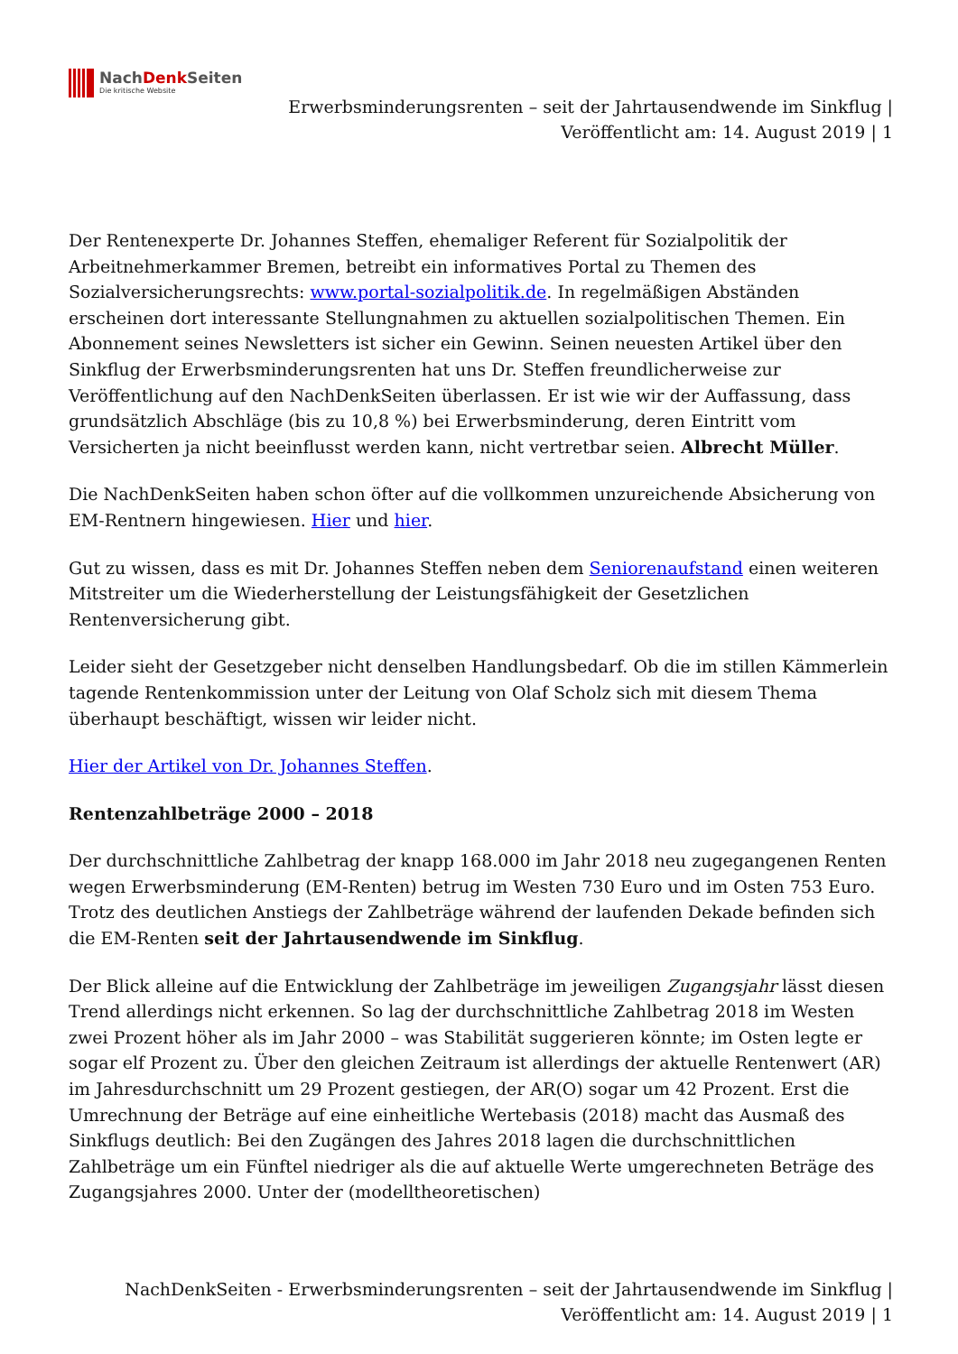NachDenk Seiten
Die kritische Website
Erwerbsminderungsrenten – seit der Jahrtausendwende im Sinkflug |
Veröffentlicht am: 14. August 2019 | 1
Der Rentenexperte Dr. Johannes Steffen, ehemaliger Referent für Sozialpolitik der Arbeitnehmerkammer Bremen, betreibt ein informatives Portal zu Themen des Sozialversicherungsrechts: www.portal-sozialpolitik.de. In regelmäßigen Abständen erscheinen dort interessante Stellungnahmen zu aktuellen sozialpolitischen Themen. Ein Abonnement seines Newsletters ist sicher ein Gewinn. Seinen neuesten Artikel über den Sinkflug der Erwerbsminderungsrenten hat uns Dr. Steffen freundlicherweise zur Veröffentlichung auf den NachDenkSeiten überlassen. Er ist wie wir der Auffassung, dass grundsätzlich Abschläge (bis zu 10,8 %) bei Erwerbsminderung, deren Eintritt vom Versicherten ja nicht beeinflusst werden kann, nicht vertretbar seien. Albrecht Müller.
Die NachDenkSeiten haben schon öfter auf die vollkommen unzureichende Absicherung von EM-Rentnern hingewiesen. Hier und hier.
Gut zu wissen, dass es mit Dr. Johannes Steffen neben dem Seniorenaufstand einen weiteren Mitstreiter um die Wiederherstellung der Leistungsfähigkeit der Gesetzlichen Rentenversicherung gibt.
Leider sieht der Gesetzgeber nicht denselben Handlungsbedarf. Ob die im stillen Kämmerlein tagende Rentenkommission unter der Leitung von Olaf Scholz sich mit diesem Thema überhaupt beschäftigt, wissen wir leider nicht.
Hier der Artikel von Dr. Johannes Steffen.
Rentenzahlbeträge 2000 – 2018
Der durchschnittliche Zahlbetrag der knapp 168.000 im Jahr 2018 neu zugegangenen Renten wegen Erwerbsminderung (EM-Renten) betrug im Westen 730 Euro und im Osten 753 Euro. Trotz des deutlichen Anstiegs der Zahlbeträge während der laufenden Dekade befinden sich die EM-Renten seit der Jahrtausendwende im Sinkflug.
Der Blick alleine auf die Entwicklung der Zahlbeträge im jeweiligen Zugangsjahr lässt diesen Trend allerdings nicht erkennen. So lag der durchschnittliche Zahlbetrag 2018 im Westen zwei Prozent höher als im Jahr 2000 – was Stabilität suggerieren könnte; im Osten legte er sogar elf Prozent zu. Über den gleichen Zeitraum ist allerdings der aktuelle Rentenwert (AR) im Jahresdurchschnitt um 29 Prozent gestiegen, der AR(O) sogar um 42 Prozent. Erst die Umrechnung der Beträge auf eine einheitliche Wertebasis (2018) macht das Ausmaß des Sinkflugs deutlich: Bei den Zugängen des Jahres 2018 lagen die durchschnittlichen Zahlbeträge um ein Fünftel niedriger als die auf aktuelle Werte umgerechneten Beträge des Zugangsjahres 2000. Unter der (modelltheoretischen)
NachDenkSeiten - Erwerbsminderungsrenten – seit der Jahrtausendwende im Sinkflug |
Veröffentlicht am: 14. August 2019 | 1